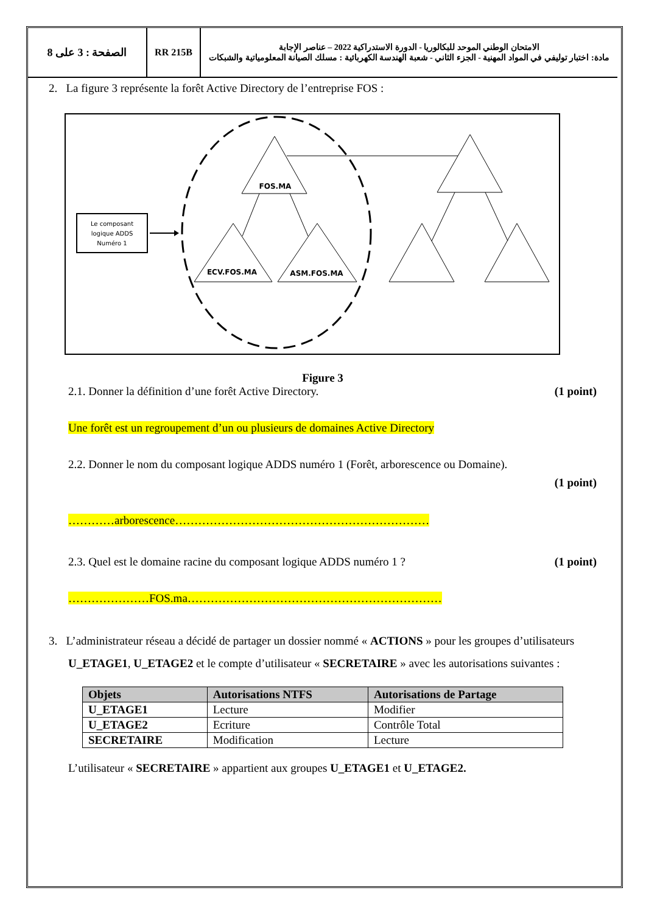الصفحة : 3 على 8 RR 215B
الامتحان الوطني الموحد للبكالوريا - الدورة الاستدراكية 2022 – عناصر الإجابة
مادة: اختبار توليفي في المواد المهنية - الجزء الثاني - شعبة الهندسة الكهربائية : مسلك الصيانة المعلومياتية والشبكات
2. La figure 3 représente la forêt Active Directory de l’entreprise FOS :
FOS.MA
ECV.FOS.MA
ASM.FOS.MA
Le composant
logique ADDS
Numéro 1
Figure 3
2.1. Donner la définition d’une forêt Active Directory. (1 point)
Une forêt est un regroupement d’un ou plusieurs de domaines Active Directory
2.2. Donner le nom du composant logique ADDS numéro 1 (Forêt, arborescence ou Domaine).
(1 point)
…………arborescence…………………………………………………………
2.3. Quel est le domaine racine du composant logique ADDS numéro 1 ? (1 point)
…………………FOS.ma…………………………………………………………
3. L’administrateur réseau a décidé de partager un dossier nommé « ACTIONS » pour les groupes d’utilisateurs U_ETAGE1, U_ETAGE2 et le compte d’utilisateur « SECRETAIRE » avec les autorisations suivantes :
| Objets | Autorisations NTFS | Autorisations de Partage |
| --- | --- | --- |
| U_ETAGE1 | Lecture | Modifier |
| U_ETAGE2 | Ecriture | Contrôle Total |
| SECRETAIRE | Modification | Lecture |
L’utilisateur « SECRETAIRE » appartient aux groupes U_ETAGE1 et U_ETAGE2.